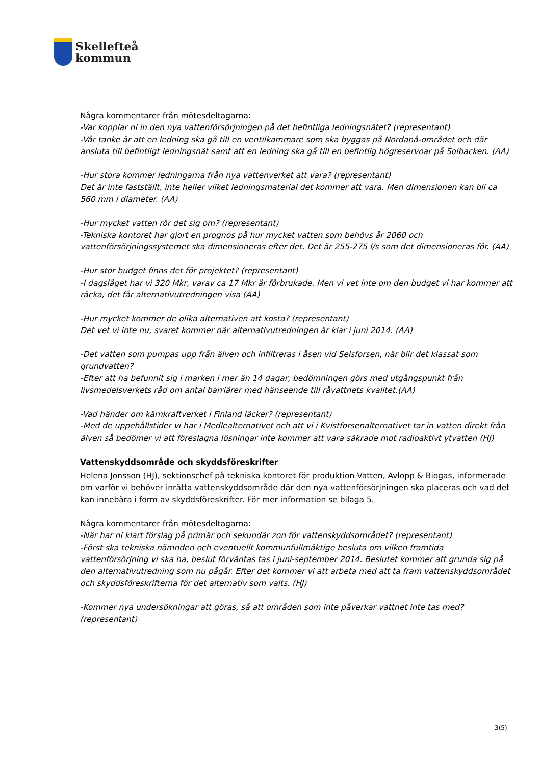Skellefteå
kommun
Några kommentarer från mötesdeltagarna:
-Var kopplar ni in den nya vattenförsörjningen på det befintliga ledningsnätet? (representant)
-Vår tanke är att en ledning ska gå till en ventilkammare som ska byggas på Nordanå-området och där ansluta till befintligt ledningsnät samt att en ledning ska gå till en befintlig högreservoar på Solbacken. (AA)
-Hur stora kommer ledningarna från nya vattenverket att vara? (representant)
Det är inte fastställt, inte heller vilket ledningsmaterial det kommer att vara. Men dimensionen kan bli ca 560 mm i diameter. (AA)
-Hur mycket vatten rör det sig om? (representant)
-Tekniska kontoret har gjort en prognos på hur mycket vatten som behövs år 2060 och vattenförsörjningssystemet ska dimensioneras efter det. Det är 255-275 l/s som det dimensioneras för. (AA)
-Hur stor budget finns det för projektet? (representant)
-I dagsläget har vi 320 Mkr, varav ca 17 Mkr är förbrukade. Men vi vet inte om den budget vi har kommer att räcka, det får alternativutredningen visa (AA)
-Hur mycket kommer de olika alternativen att kosta? (representant)
Det vet vi inte nu, svaret kommer när alternativutredningen är klar i juni 2014. (AA)
-Det vatten som pumpas upp från älven och infiltreras i åsen vid Selsforsen, när blir det klassat som grundvatten?
-Efter att ha befunnit sig i marken i mer än 14 dagar, bedömningen görs med utgångspunkt från livsmedelsverkets råd om antal barriärer med hänseende till råvattnets kvalitet.(AA)
-Vad händer om kärnkraftverket i Finland läcker? (representant)
-Med de uppehållstider vi har i Medlealternativet och att vi i Kvistforsenalternativet tar in vatten direkt från älven så bedömer vi att föreslagna lösningar inte kommer att vara säkrade mot radioaktivt ytvatten (HJ)
Vattenskyddsområde och skyddsföreskrifter
Helena Jonsson (HJ), sektionschef på tekniska kontoret för produktion Vatten, Avlopp & Biogas, informerade om varför vi behöver inrätta vattenskyddsområde där den nya vattenförsörjningen ska placeras och vad det kan innebära i form av skyddsföreskrifter. För mer information se bilaga 5.
Några kommentarer från mötesdeltagarna:
-När har ni klart förslag på primär och sekundär zon för vattenskyddsområdet? (representant)
-Först ska tekniska nämnden och eventuellt kommunfullmäktige besluta om vilken framtida vattenförsörjning vi ska ha, beslut förväntas tas i juni-september 2014. Beslutet kommer att grunda sig på den alternativutredning som nu pågår. Efter det kommer vi att arbeta med att ta fram vattenskyddsområdet och skyddsföreskrifterna för det alternativ som valts. (HJ)
-Kommer nya undersökningar att göras, så att områden som inte påverkar vattnet inte tas med? (representant)
3(5)